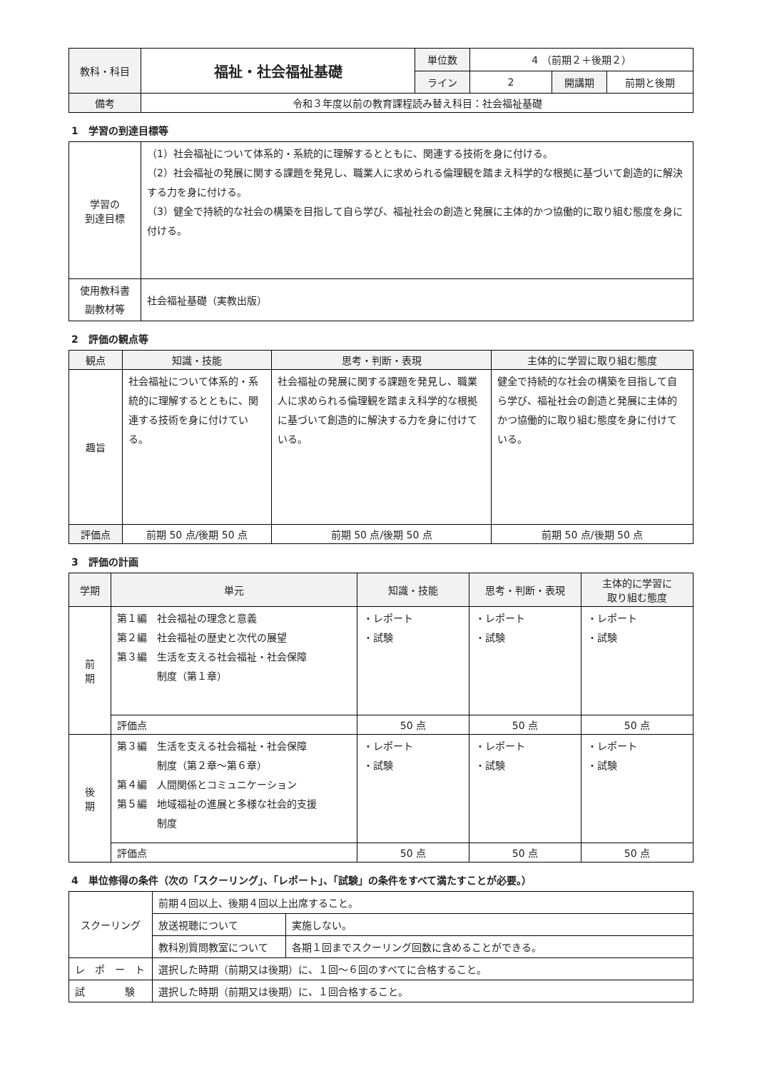| 教科・科目 | 福祉・社会福祉基礎 | 単位数 | 4 （前期２＋後期２） | | |
| | | ライン | 2 | 開講期 | 前期と後期 |
| 備考 | 令和３年度以前の教育課程読み替え科目：社会福祉基礎 | | | | |
1　学習の到達目標等
| 学習の 到達目標 | （1）社会福祉について体系的・系統的に理解するとともに、関連する技術を身に付ける。 （2）社会福祉の発展に関する課題を発見し、職業人に求められる倫理観を踏まえ科学的な根拠に基づいて創造的に解決する力を身に付ける。 （3）健全で持続的な社会の構築を目指して自ら学び、福祉社会の創造と発展に主体的かつ協働的に取り組む態度を身に付ける。 |
| 使用教科書 副教材等 | 社会福祉基礎（実教出版） |
2　評価の観点等
| 観点 | 知識・技能 | 思考・判断・表現 | 主体的に学習に取り組む態度 |
| 趣旨 | 社会福祉について体系的・系統的に理解するとともに、関連する技術を身に付けている。 | 社会福祉の発展に関する課題を発見し、職業人に求められる倫理観を踏まえ科学的な根拠に基づいて創造的に解決する力を身に付けている。 | 健全で持続的な社会の構築を目指して自ら学び、福祉社会の創造と発展に主体的かつ協働的に取り組む態度を身に付けている。 |
| 評価点 | 前期 50 点/後期 50 点 | 前期 50 点/後期 50 点 | 前期 50 点/後期 50 点 |
3　評価の計画
| 学期 | 単元 | 知識・技能 | 思考・判断・表現 | 主体的に学習に 取り組む態度 |
| 前 期 | 第１編 社会福祉の理念と意義 第２編 社会福祉の歴史と次代の展望 第３編 生活を支える社会福祉・社会保障 制度（第１章） | ・レポート ・試験 | ・レポート ・試験 | ・レポート ・試験 |
| | 評価点 | 50 点 | 50 点 | 50 点 |
| 後 期 | 第３編 生活を支える社会福祉・社会保障 制度（第２章〜第６章） 第４編 人間関係とコミュニケーション 第５編 地域福祉の進展と多様な社会的支援 制度 | ・レポート ・試験 | ・レポート ・試験 | ・レポート ・試験 |
| | 評価点 | 50 点 | 50 点 | 50 点 |
4　単位修得の条件（次の「スクーリング」、「レポート」、「試験」の条件をすべて満たすことが必要。）
| スクーリング | 前期４回以上、後期４回以上出席すること。 | |
| | 放送視聴について | 実施しない。 |
| | 教科別質問教室について | 各期１回までスクーリング回数に含めることができる。 |
| レ ポ ー ト | 選択した時期（前期又は後期）に、１回〜６回のすべてに合格すること。 | |
| 試 験 | 選択した時期（前期又は後期）に、１回合格すること。 | |